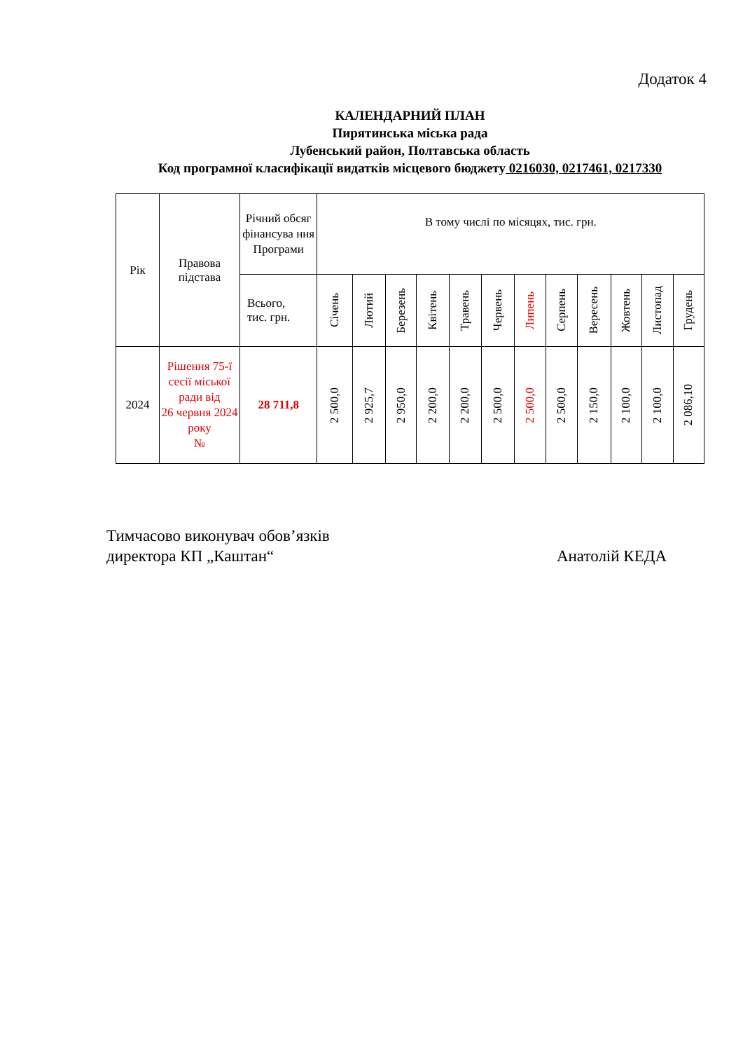Додаток 4
КАЛЕНДАРНИЙ ПЛАН
Пирятинська міська рада
Лубенський район, Полтавська область
Код програмної класифікації видатків місцевого бюджету 0216030, 0217461, 0217330
| Рік | Правова підстава | Річний обсяг фінансува ння Програми | В тому числі по місяцях, тис. грн. | | | | | | | | | | | |
| --- | --- | --- | --- | --- | --- | --- | --- | --- | --- | --- | --- | --- | --- | --- |
| | | Всього, тис. грн. | Січень | Лютий | Березень | Квітень | Травень | Червень | Липень | Серпень | Вересень | Жовтень | Листопад | Грудень |
| 2024 | Рішення 75-ї сесії міської ради від 26 червня 2024 року № | 28 711,8 | 2 500,0 | 2 925,7 | 2 950,0 | 2 200,0 | 2 200,0 | 2 500,0 | 2 500,0 | 2 500,0 | 2 150,0 | 2 100,0 | 2 100,0 | 2 086,10 |
Тимчасово виконувач обов’язків
директора КП „Каштан“
Анатолій КЕДА